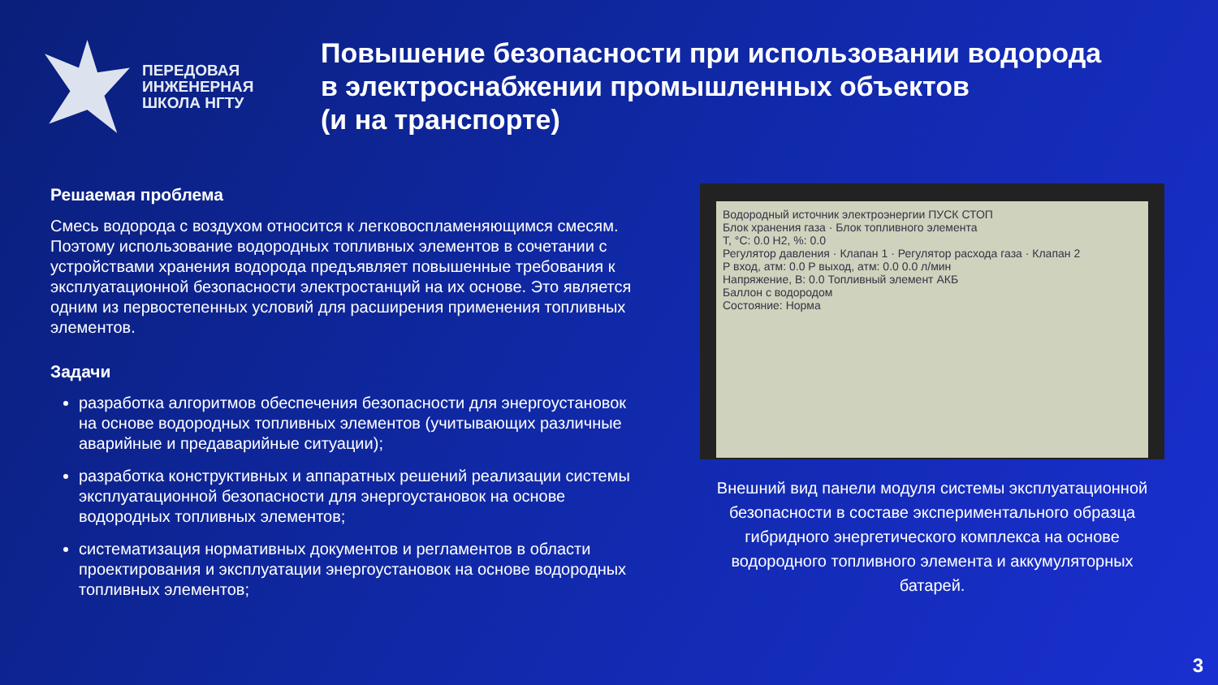ПЕРЕДОВАЯ
ИНЖЕНЕРНАЯ
ШКОЛА НГТУ
Повышение безопасности при использовании водорода
в электроснабжении промышленных объектов
(и на транспорте)
Решаемая проблема
Смесь водорода с воздухом относится к легковоспламеняющимся смесям. Поэтому использование водородных топливных элементов в сочетании с устройствами хранения водорода предъявляет повышенные требования к эксплуатационной безопасности электростанций на их основе. Это является одним из первостепенных условий для расширения применения топливных элементов.
Задачи
разработка алгоритмов обеспечения безопасности для энергоустановок на основе водородных топливных элементов (учитывающих различные аварийные и предаварийные ситуации);
разработка конструктивных и аппаратных решений реализации системы эксплуатационной безопасности для энергоустановок на основе водородных топливных элементов;
систематизация нормативных документов и регламентов в области проектирования и эксплуатации энергоустановок на основе водородных топливных элементов;
Водородный источник электроэнергии ПУСК СТОП
Блок хранения газа · Блок топливного элемента
T, °C: 0.0 H2, %: 0.0
Регулятор давления · Клапан 1 · Регулятор расхода газа · Клапан 2
P вход, атм: 0.0 P выход, атм: 0.0 0.0 л/мин
Напряжение, В: 0.0 Топливный элемент АКБ
Баллон с водородом
Состояние: Норма
Внешний вид панели модуля системы эксплуатационной безопасности в составе экспериментального образца гибридного энергетического комплекса на основе водородного топливного элемента и аккумуляторных батарей.
3